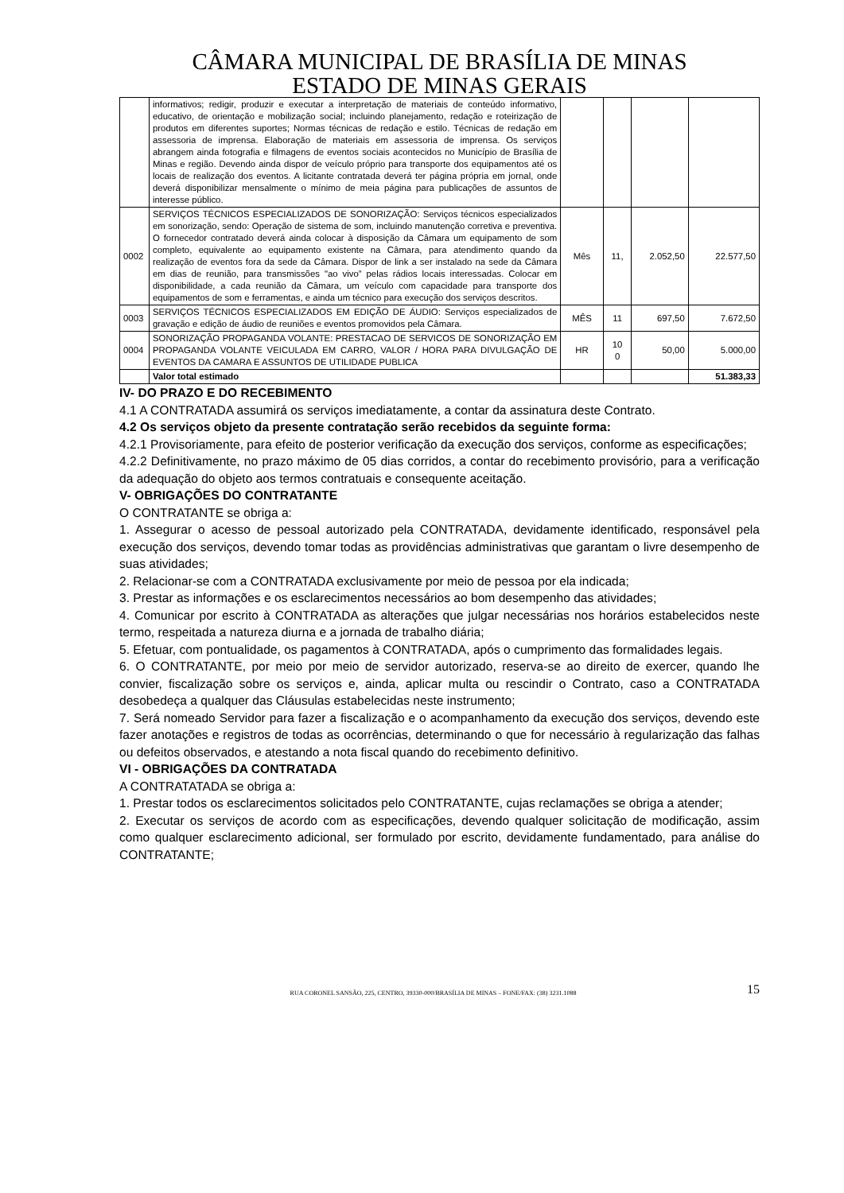CÂMARA MUNICIPAL DE BRASÍLIA DE MINAS
ESTADO DE MINAS GERAIS
| | informativos; redigir, produzir e executar a interpretação de materiais de conteúdo informativo, educativo, de orientação e mobilização social; incluindo planejamento, redação e roteirização de produtos em diferentes suportes; Normas técnicas de redação e estilo. Técnicas de redação em assessoria de imprensa. Elaboração de materiais em assessoria de imprensa. Os serviços abrangem ainda fotografia e filmagens de eventos sociais acontecidos no Município de Brasília de Minas e região. Devendo ainda dispor de veículo próprio para transporte dos equipamentos até os locais de realização dos eventos. A licitante contratada deverá ter página própria em jornal, onde deverá disponibilizar mensalmente o mínimo de meia página para publicações de assuntos de interesse público. | | | | |
| 0002 | SERVIÇOS TÉCNICOS ESPECIALIZADOS DE SONORIZAÇÃO: Serviços técnicos especializados em sonorização, sendo: Operação de sistema de som, incluindo manutenção corretiva e preventiva. O fornecedor contratado deverá ainda colocar à disposição da Câmara um equipamento de som completo, equivalente ao equipamento existente na Câmara, para atendimento quando da realização de eventos fora da sede da Câmara. Dispor de link a ser instalado na sede da Câmara em dias de reunião, para transmissões "ao vivo” pelas rádios locais interessadas. Colocar em disponibilidade, a cada reunião da Câmara, um veículo com capacidade para transporte dos equipamentos de som e ferramentas, e ainda um técnico para execução dos serviços descritos. | Mês | 11, | 2.052,50 | 22.577,50 |
| 0003 | SERVIÇOS TÉCNICOS ESPECIALIZADOS EM EDIÇÃO DE ÁUDIO: Serviços especializados de gravação e edição de áudio de reuniões e eventos promovidos pela Câmara. | MÊS | 11 | 697,50 | 7.672,50 |
| 0004 | SONORIZAÇÃO PROPAGANDA VOLANTE: PRESTACAO DE SERVICOS DE SONORIZAÇÃO EM PROPAGANDA VOLANTE VEICULADA EM CARRO, VALOR / HORA PARA DIVULGAÇÃO DE EVENTOS DA CAMARA E ASSUNTOS DE UTILIDADE PUBLICA | HR | 10 0 | 50,00 | 5.000,00 |
| | Valor total estimado | | | | 51.383,33 |
IV- DO PRAZO E DO RECEBIMENTO
4.1 A CONTRATADA assumirá os serviços imediatamente, a contar da assinatura deste Contrato.
4.2 Os serviços objeto da presente contratação serão recebidos da seguinte forma:
4.2.1 Provisoriamente, para efeito de posterior verificação da execução dos serviços, conforme as especificações;
4.2.2 Definitivamente, no prazo máximo de 05 dias corridos, a contar do recebimento provisório, para a verificação da adequação do objeto aos termos contratuais e consequente aceitação.
V- OBRIGAÇÕES DO CONTRATANTE
O CONTRATANTE se obriga a:
1. Assegurar o acesso de pessoal autorizado pela CONTRATADA, devidamente identificado, responsável pela execução dos serviços, devendo tomar todas as providências administrativas que garantam o livre desempenho de suas atividades;
2. Relacionar-se com a CONTRATADA exclusivamente por meio de pessoa por ela indicada;
3. Prestar as informações e os esclarecimentos necessários ao bom desempenho das atividades;
4. Comunicar por escrito à CONTRATADA as alterações que julgar necessárias nos horários estabelecidos neste termo, respeitada a natureza diurna e a jornada de trabalho diária;
5. Efetuar, com pontualidade, os pagamentos à CONTRATADA, após o cumprimento das formalidades legais.
6. O CONTRATANTE, por meio por meio de servidor autorizado, reserva-se ao direito de exercer, quando lhe convier, fiscalização sobre os serviços e, ainda, aplicar multa ou rescindir o Contrato, caso a CONTRATADA desobedeça a qualquer das Cláusulas estabelecidas neste instrumento;
7. Será nomeado Servidor para fazer a fiscalização e o acompanhamento da execução dos serviços, devendo este fazer anotações e registros de todas as ocorrências, determinando o que for necessário à regularização das falhas ou defeitos observados, e atestando a nota fiscal quando do recebimento definitivo.
VI - OBRIGAÇÕES DA CONTRATADA
A CONTRATATADA se obriga a:
1. Prestar todos os esclarecimentos solicitados pelo CONTRATANTE, cujas reclamações se obriga a atender;
2. Executar os serviços de acordo com as especificações, devendo qualquer solicitação de modificação, assim como qualquer esclarecimento adicional, ser formulado por escrito, devidamente fundamentado, para análise do CONTRATANTE;
RUA CORONEL SANSÃO, 225, CENTRO, 39330-000/BRASÍLIA DE MINAS – FONE/FAX: (38) 3231.1088
15